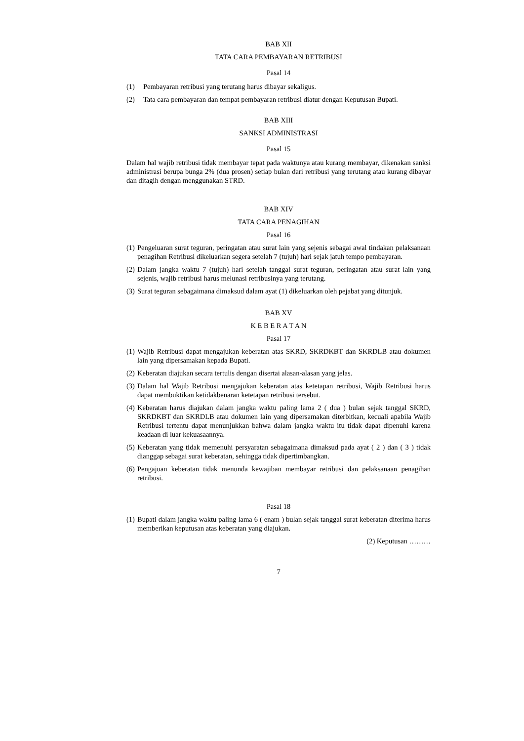BAB XII
TATA CARA PEMBAYARAN RETRIBUSI
Pasal 14
(1) Pembayaran retribusi yang terutang harus dibayar sekaligus.
(2) Tata cara pembayaran dan tempat pembayaran retribusi diatur dengan Keputusan Bupati.
BAB XIII
SANKSI ADMINISTRASI
Pasal 15
Dalam hal wajib retribusi tidak membayar tepat pada waktunya atau kurang membayar, dikenakan sanksi administrasi berupa bunga 2% (dua prosen) setiap bulan dari retribusi yang terutang atau kurang dibayar dan ditagih dengan menggunakan STRD.
BAB XIV
TATA CARA PENAGIHAN
Pasal 16
(1) Pengeluaran surat teguran, peringatan atau surat lain yang sejenis sebagai awal tindakan pelaksanaan penagihan Retribusi dikeluarkan segera setelah 7 (tujuh) hari sejak jatuh tempo pembayaran.
(2) Dalam jangka waktu 7 (tujuh) hari setelah tanggal surat teguran, peringatan atau surat lain yang sejenis, wajib retribusi harus melunasi retribusinya yang terutang.
(3) Surat teguran sebagaimana dimaksud dalam ayat (1) dikeluarkan oleh pejabat yang ditunjuk.
BAB XV
K E B E R A T A N
Pasal 17
(1) Wajib Retribusi dapat mengajukan keberatan atas SKRD, SKRDKBT dan SKRDLB atau dokumen lain yang dipersamakan kepada Bupati.
(2) Keberatan diajukan secara tertulis dengan disertai alasan-alasan yang jelas.
(3) Dalam hal Wajib Retribusi mengajukan keberatan atas ketetapan retribusi, Wajib Retribusi harus dapat membuktikan ketidakbenaran ketetapan retribusi tersebut.
(4) Keberatan harus diajukan dalam jangka waktu paling lama 2 ( dua ) bulan sejak tanggal SKRD, SKRDKBT dan SKRDLB atau dokumen lain yang dipersamakan diterbitkan, kecuali apabila Wajib Retribusi tertentu dapat menunjukkan bahwa dalam jangka waktu itu tidak dapat dipenuhi karena keadaan di luar kekuasaannya.
(5) Keberatan yang tidak memenuhi persyaratan sebagaimana dimaksud pada ayat ( 2 ) dan ( 3 ) tidak dianggap sebagai surat keberatan, sehingga tidak dipertimbangkan.
(6) Pengajuan keberatan tidak menunda kewajiban membayar retribusi dan pelaksanaan penagihan retribusi.
Pasal 18
(1) Bupati dalam jangka waktu paling lama 6 ( enam ) bulan sejak tanggal surat keberatan diterima harus memberikan keputusan atas keberatan yang diajukan.
(2) Keputusan ………
7